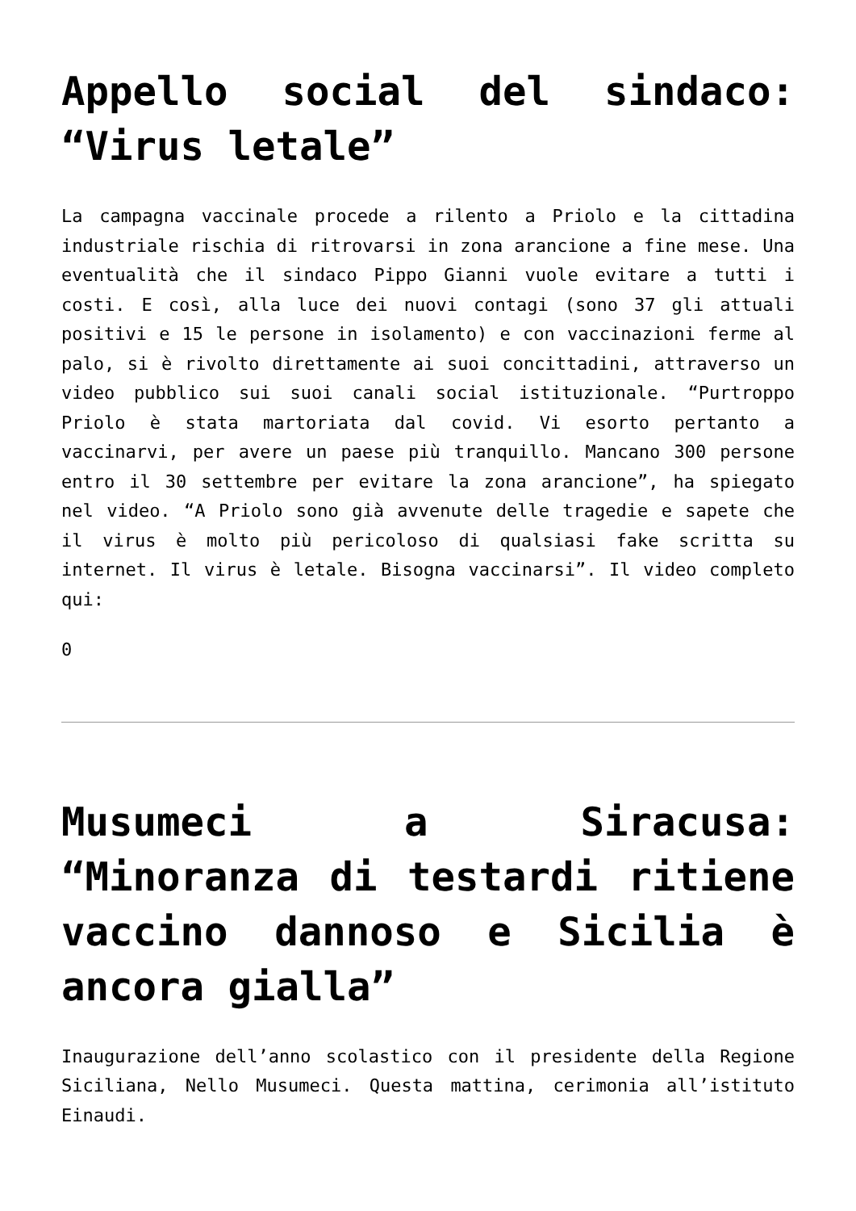Appello social del sindaco: “Virus letale”
La campagna vaccinale procede a rilento a Priolo e la cittadina industriale rischia di ritrovarsi in zona arancione a fine mese. Una eventualità che il sindaco Pippo Gianni vuole evitare a tutti i costi. E così, alla luce dei nuovi contagi (sono 37 gli attuali positivi e 15 le persone in isolamento) e con vaccinazioni ferme al palo, si è rivolto direttamente ai suoi concittadini, attraverso un video pubblico sui suoi canali social istituzionale. “Purtroppo Priolo è stata martoriata dal covid. Vi esorto pertanto a vaccinarvi, per avere un paese più tranquillo. Mancano 300 persone entro il 30 settembre per evitare la zona arancione”, ha spiegato nel video. “A Priolo sono già avvenute delle tragedie e sapete che il virus è molto più pericoloso di qualsiasi fake scritta su internet. Il virus è letale. Bisogna vaccinarsi”. Il video completo qui:
0
Musumeci a Siracusa: “Minoranza di testardi ritiene vaccino dannoso e Sicilia è ancora gialla”
Inaugurazione dell’anno scolastico con il presidente della Regione Siciliana, Nello Musumeci. Questa mattina, cerimonia all’istituto Einaudi.